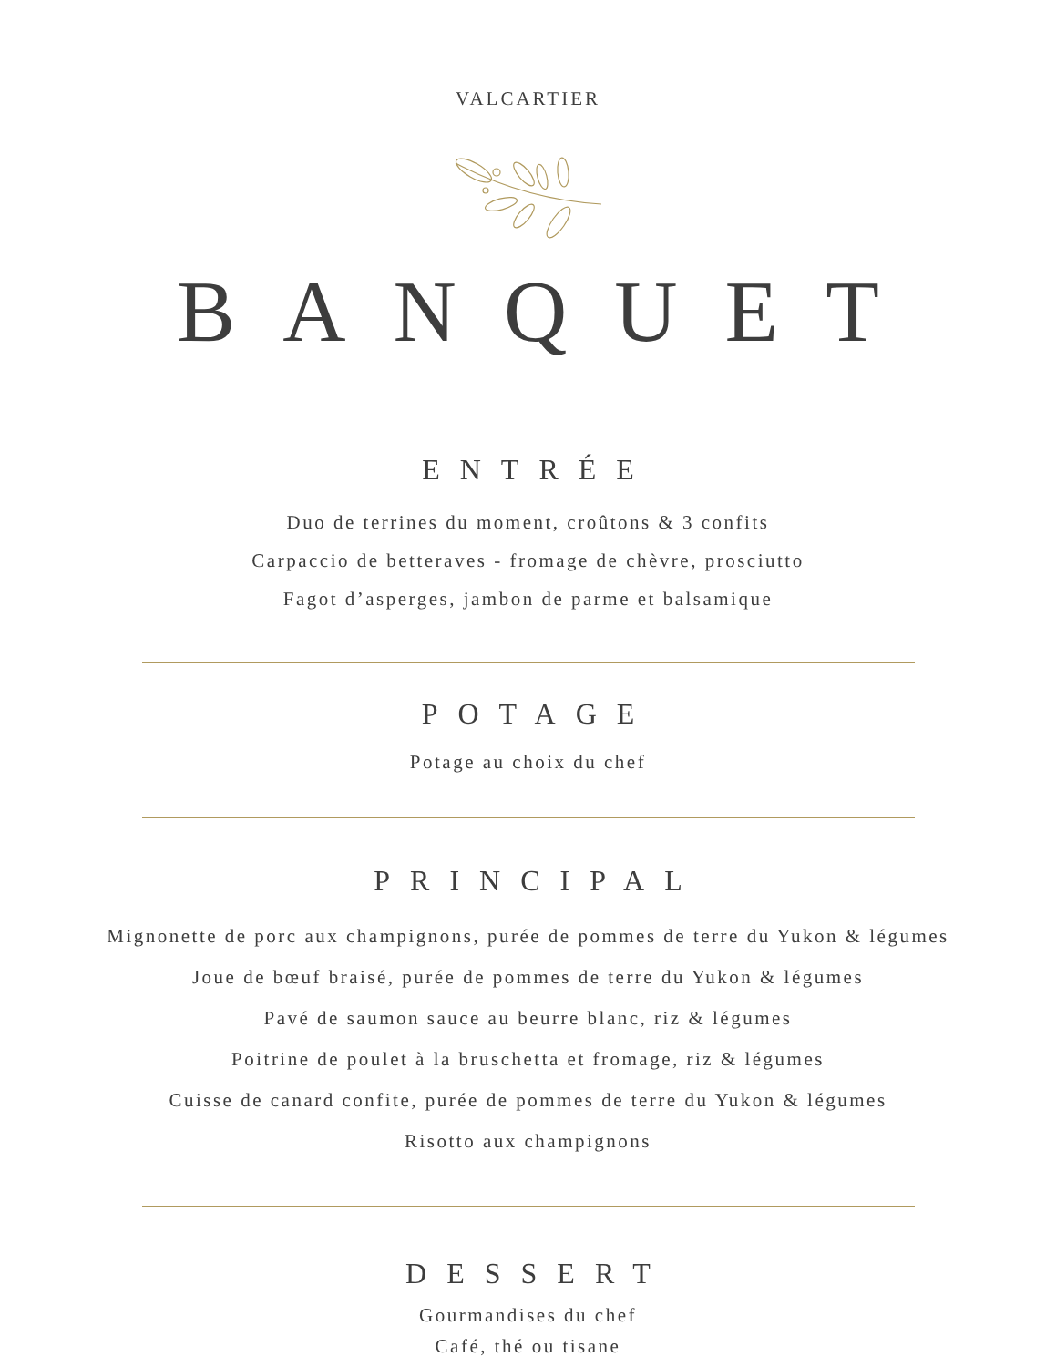VALCARTIER
BANQUET
ENTRÉE
Duo de terrines du moment, croûtons & 3 confits
Carpaccio de betteraves - fromage de chèvre, prosciutto
Fagot d’asperges, jambon de parme et balsamique
POTAGE
Potage au choix du chef
PRINCIPAL
Mignonette de porc aux champignons, purée de pommes de terre du Yukon & légumes
Joue de bœuf braisé, purée de pommes de terre du Yukon & légumes
Pavé de saumon sauce au beurre blanc, riz & légumes
Poitrine de poulet à la bruschetta et fromage, riz & légumes
Cuisse de canard confite, purée de pommes de terre du Yukon & légumes
Risotto aux champignons
DESSERT
Gourmandises du chef
Café, thé ou tisane